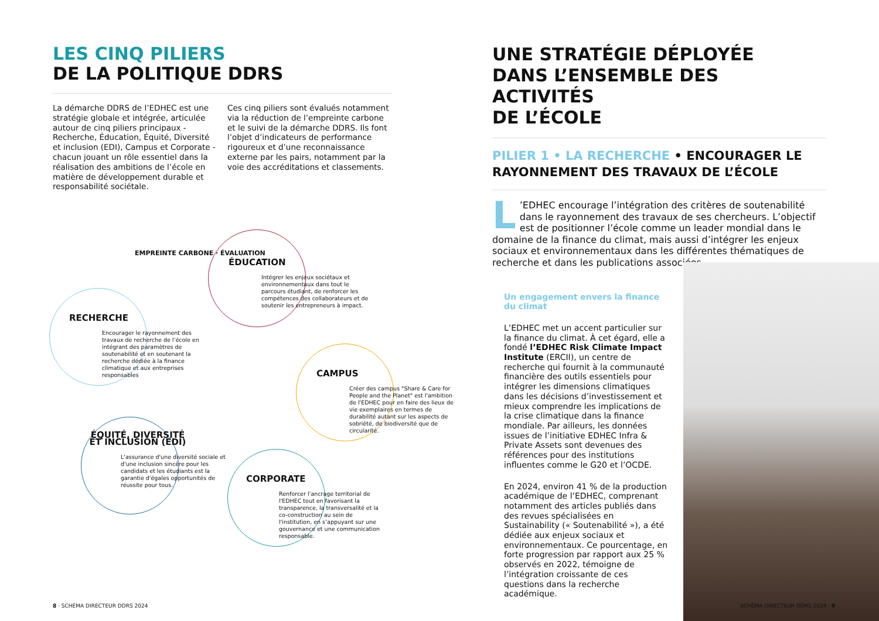LES CINQ PILIERS
DE LA POLITIQUE DDRS
La démarche DDRS de l’EDHEC est une stratégie globale et intégrée, articulée autour de cinq piliers principaux - Recherche, Éducation, Équité, Diversité et inclusion (EDI), Campus et Corporate - chacun jouant un rôle essentiel dans la réalisation des ambitions de l’école en matière de développement durable et responsabilité sociétale.
Ces cinq piliers sont évalués notamment via la réduction de l’empreinte carbone et le suivi de la démarche DDRS. Ils font l’objet d’indicateurs de performance rigoureux et d’une reconnaissance externe par les pairs, notamment par la voie des accréditations et classements.
EMPREINTE CARBONE · ÉVALUATION
RECHERCHE
Encourager le rayonnement des travaux de recherche de l’école en intégrant des paramètres de soutenabilité et en soutenant la recherche dédiée à la finance climatique et aux entreprises responsables
ÉDUCATION
Intégrer les enjeux sociétaux et environnementaux dans tout le parcours étudiant, de renforcer les compétences des collaborateurs et de soutenir les entrepreneurs à impact.
CAMPUS
Créer des campus "Share & Care for People and the Planet" est l'ambition de l'EDHEC pour en faire des lieux de vie exemplaires en termes de durabilité autant sur les aspects de sobriété, de biodiversité que de circularité.
ÉQUITÉ, DIVERSITÉ ET INCLUSION (EDI)
L'assurance d'une diversité sociale et d'une inclusion sincère pour les candidats et les étudiants est la garantie d'égales opportunités de réussite pour tous.
CORPORATE
Renforcer l’ancrage territorial de l'EDHEC tout en favorisant la transparence, la transversalité et la co-construction au sein de l'institution, en s’appuyant sur une gouvernance et une communication responsable.
8 · SCHÉMA DIRECTEUR DDRS 2024
UNE STRATÉGIE DÉPLOYÉE
DANS L’ENSEMBLE DES ACTIVITÉS
DE L’ÉCOLE
PILIER 1 • LA RECHERCHE • ENCOURAGER LE RAYONNEMENT DES TRAVAUX DE L’ÉCOLE
L’EDHEC encourage l’intégration des critères de soutenabilité dans le rayonnement des travaux de ses chercheurs. L’objectif est de positionner l’école comme un leader mondial dans le domaine de la finance du climat, mais aussi d’intégrer les enjeux sociaux et environnementaux dans les différentes thématiques de recherche et dans les publications associées.
Un engagement envers la finance du climat
L’EDHEC met un accent particulier sur la finance du climat. À cet égard, elle a fondé l’EDHEC Risk Climate Impact Institute (ERCII), un centre de recherche qui fournit à la communauté financière des outils essentiels pour intégrer les dimensions climatiques dans les décisions d’investissement et mieux comprendre les implications de la crise climatique dans la finance mondiale. Par ailleurs, les données issues de l’initiative EDHEC Infra & Private Assets sont devenues des références pour des institutions influentes comme le G20 et l’OCDE.
En 2024, environ 41 % de la production académique de l’EDHEC, comprenant notamment des articles publiés dans des revues spécialisées en Sustainability (« Soutenabilité »), a été dédiée aux enjeux sociaux et environnementaux. Ce pourcentage, en forte progression par rapport aux 25 % observés en 2022, témoigne de l’intégration croissante de ces questions dans la recherche académique.
SCHÉMA DIRECTEUR DDRS 2024 · 9